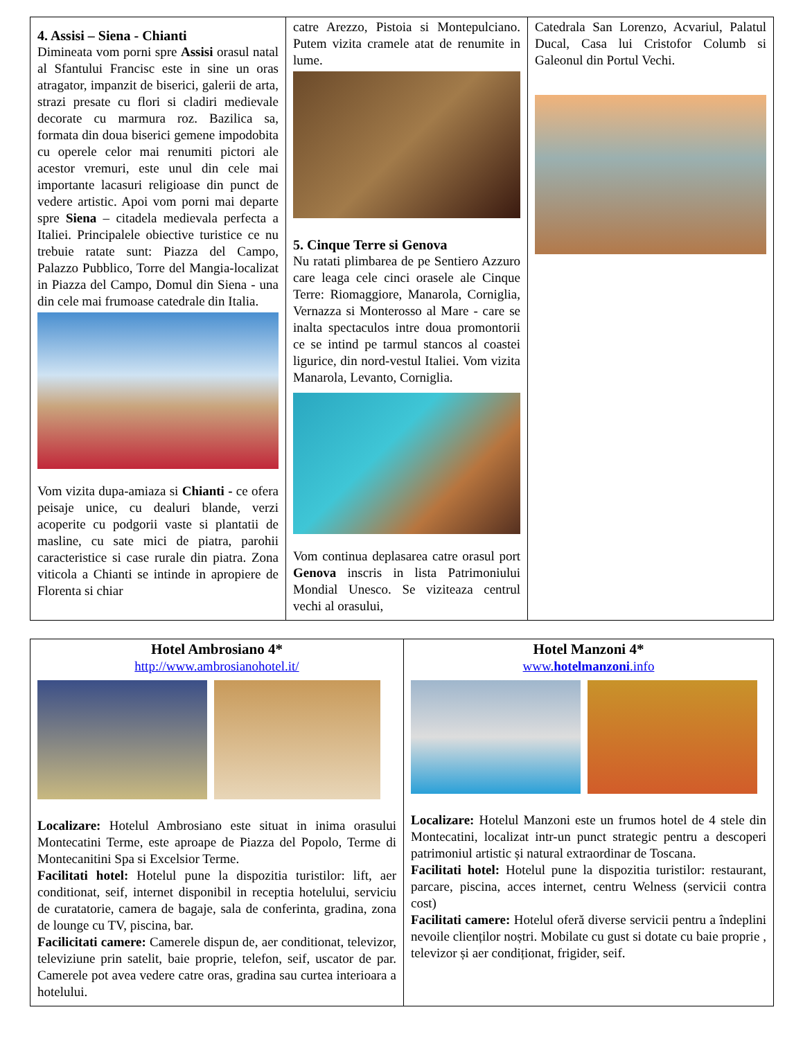| 4. Assisi – Siena - Chianti Dimineata vom porni spre Assisi orasul natal al Sfantului Francisc este in sine un oras atragator, impanzit de biserici, galerii de arta, strazi presate cu flori si cladiri medievale decorate cu marmura roz. Bazilica sa, formata din doua biserici gemene impodobita cu operele celor mai renumiti pictori ale acestor vremuri, este unul din cele mai importante lacasuri religioase din punct de vedere artistic. Apoi vom porni mai departe spre Siena – citadela medievala perfecta a Italiei. Principalele obiective turistice ce nu trebuie ratate sunt: Piazza del Campo, Palazzo Pubblico, Torre del Mangia-localizat in Piazza del Campo, Domul din Siena - una din cele mai frumoase catedrale din Italia. Vom vizita dupa-amiaza si Chianti - ce ofera peisaje unice, cu dealuri blande, verzi acoperite cu podgorii vaste si plantatii de masline, cu sate mici de piatra, parohii caracteristice si case rurale din piatra. Zona viticola a Chianti se intinde in apropiere de Florenta si chiar | catre Arezzo, Pistoia si Montepulciano. Putem vizita cramele atat de renumite in lume. 5. Cinque Terre si Genova Nu ratati plimbarea de pe Sentiero Azzuro care leaga cele cinci orasele ale Cinque Terre: Riomaggiore, Manarola, Corniglia, Vernazza si Monterosso al Mare - care se inalta spectaculos intre doua promontorii ce se intind pe tarmul stancos al coastei ligurice, din nord-vestul Italiei. Vom vizita Manarola, Levanto, Corniglia. Vom continua deplasarea catre orasul port Genova inscris in lista Patrimoniului Mondial Unesco. Se viziteaza centrul vechi al orasului, | Catedrala San Lorenzo, Acvariul, Palatul Ducal, Casa lui Cristofor Columb si Galeonul din Portul Vechi. |
| Hotel Ambrosiano 4* http://www.ambrosianohotel.it/ Localizare: Hotelul Ambrosiano este situat in inima orasului Montecatini Terme, este aproape de Piazza del Popolo, Terme di Montecanitini Spa si Excelsior Terme. Facilitati hotel: Hotelul pune la dispozitia turistilor: lift, aer conditionat, seif, internet disponibil in receptia hotelului, serviciu de curatatorie, camera de bagaje, sala de conferinta, gradina, zona de lounge cu TV, piscina, bar. Facilicitati camere: Camerele dispun de, aer conditionat, televizor, televiziune prin satelit, baie proprie, telefon, seif, uscator de par. Camerele pot avea vedere catre oras, gradina sau curtea interioara a hotelului. | Hotel Manzoni 4* www. hotelmanzoni .info Localizare: Hotelul Manzoni este un frumos hotel de 4 stele din Montecatini, localizat intr-un punct strategic pentru a descoperi patrimoniul artistic și natural extraordinar de Toscana. Facilitati hotel: Hotelul pune la dispozitia turistilor: restaurant, parcare, piscina, acces internet, centru Welness (servicii contra cost) Facilitati camere: Hotelul oferă diverse servicii pentru a îndeplini nevoile clienților noștri. Mobilate cu gust si dotate cu baie proprie , televizor și aer condiționat, frigider, seif. |